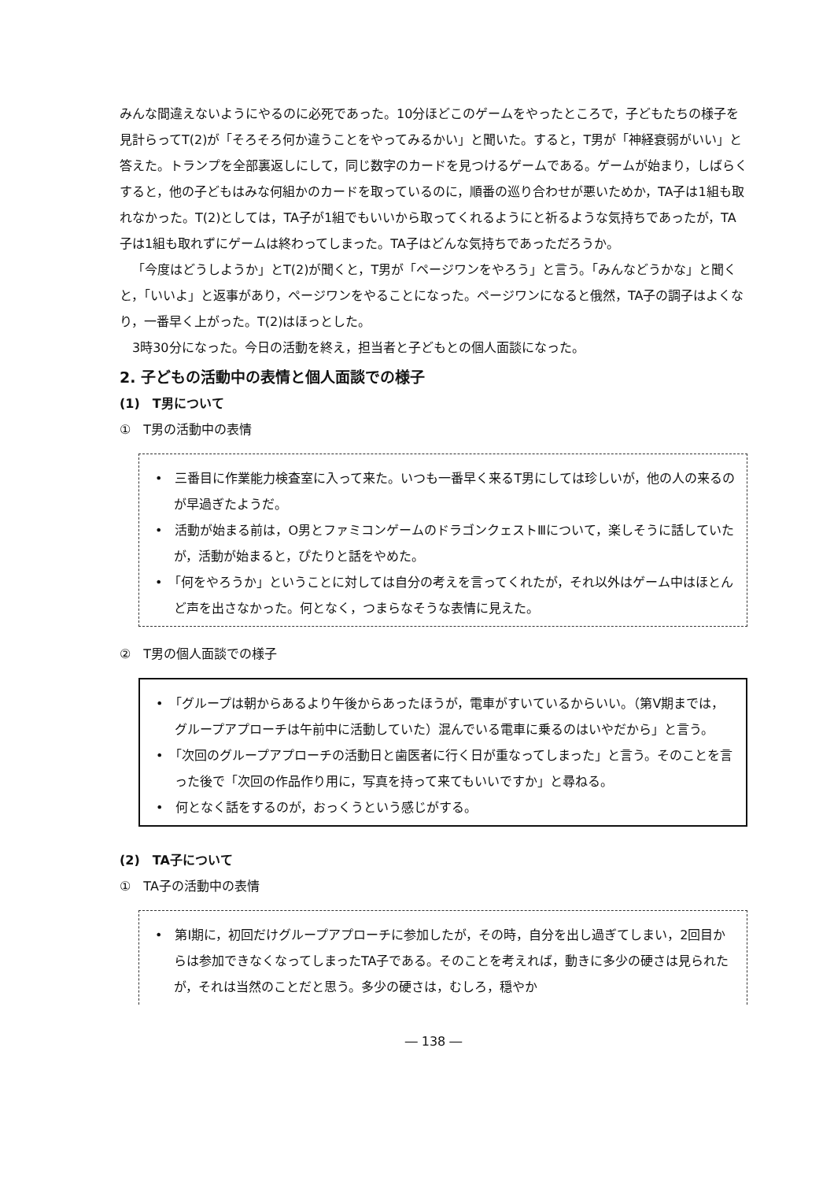みんな間違えないようにやるのに必死であった。10分ほどこのゲームをやったところで，子どもたちの様子を見計らってT(2)が「そろそろ何か違うことをやってみるかい」と聞いた。すると，T男が「神経衰弱がいい」と答えた。トランプを全部裏返しにして，同じ数字のカードを見つけるゲームである。ゲームが始まり，しばらくすると，他の子どもはみな何組かのカードを取っているのに，順番の巡り合わせが悪いためか，TA子は1組も取れなかった。T(2)としては，TA子が1組でもいいから取ってくれるようにと祈るような気持ちであったが，TA子は1組も取れずにゲームは終わってしまった。TA子はどんな気持ちであっただろうか。
「今度はどうしようか」とT(2)が聞くと，T男が「ページワンをやろう」と言う。「みんなどうかな」と聞くと，「いいよ」と返事があり，ページワンをやることになった。ページワンになると俄然，TA子の調子はよくなり，一番早く上がった。T(2)はほっとした。
3時30分になった。今日の活動を終え，担当者と子どもとの個人面談になった。
2. 子どもの活動中の表情と個人面談での様子
(1)　T男について
①　T男の活動中の表情
•　三番目に作業能力検査室に入って来た。いつも一番早く来るT男にしては珍しいが，他の人の来るのが早過ぎたようだ。
•　活動が始まる前は，O男とファミコンゲームのドラゴンクェストⅢについて，楽しそうに話していたが，活動が始まると，ぴたりと話をやめた。
•　「何をやろうか」ということに対しては自分の考えを言ってくれたが，それ以外はゲーム中はほとんど声を出さなかった。何となく，つまらなそうな表情に見えた。
②　T男の個人面談での様子
•　「グループは朝からあるより午後からあったほうが，電車がすいているからいい。（第Ⅴ期までは，グループアプローチは午前中に活動していた）混んでいる電車に乗るのはいやだから」と言う。
•　「次回のグループアプローチの活動日と歯医者に行く日が重なってしまった」と言う。そのことを言った後で「次回の作品作り用に，写真を持って来てもいいですか」と尋ねる。
•　何となく話をするのが，おっくうという感じがする。
(2)　TA子について
①　TA子の活動中の表情
•　第Ⅰ期に，初回だけグループアプローチに参加したが，その時，自分を出し過ぎてしまい，2回目からは参加できなくなってしまったTA子である。そのことを考えれば，動きに多少の硬さは見られたが，それは当然のことだと思う。多少の硬さは，むしろ，穏やか
― 138 ―